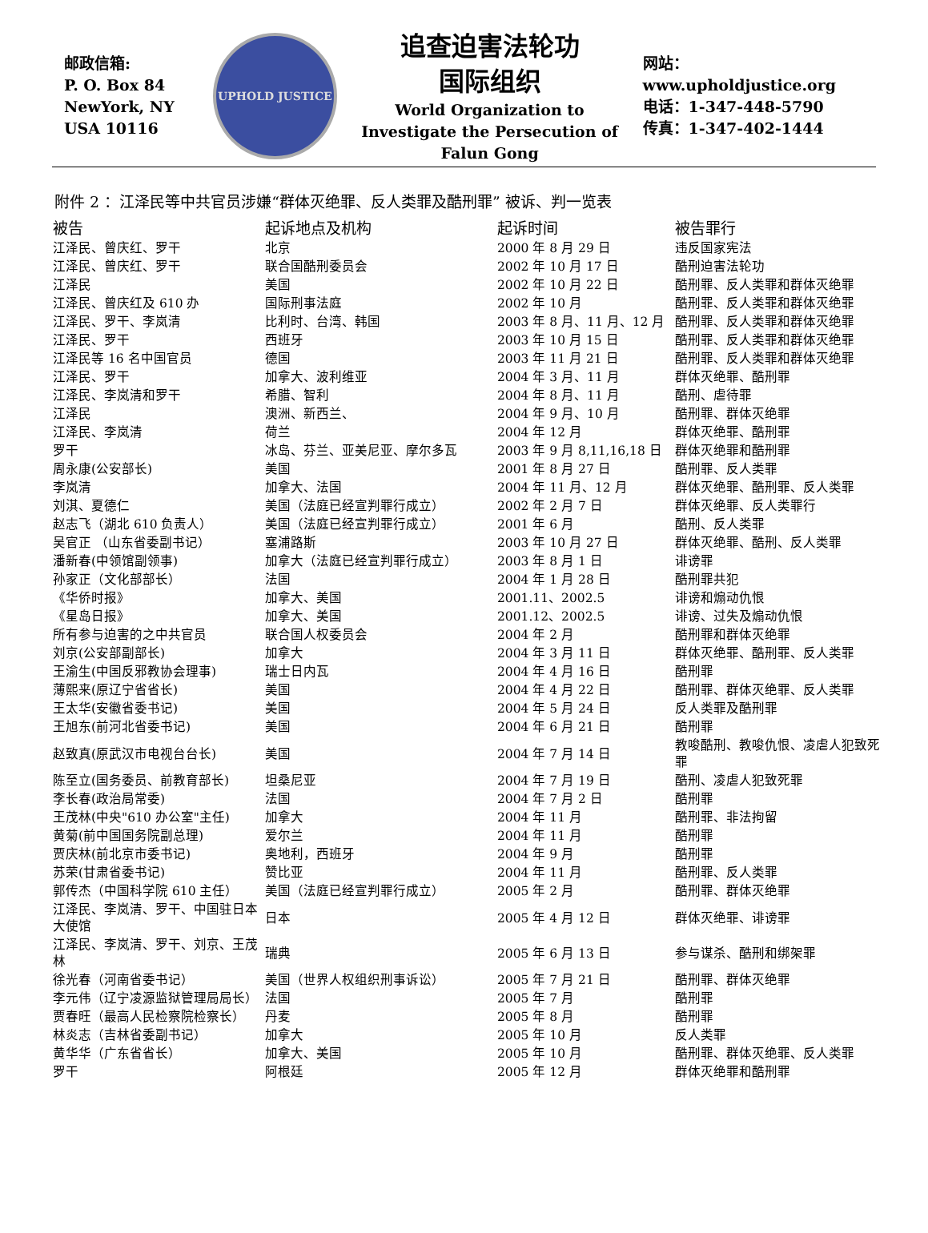邮政信箱:
P. O. Box 84
NewYork, NY
USA 10116
UPHOLD JUSTICE
追查迫害法轮功
国际组织
World Organization to Investigate the Persecution of Falun Gong
网站：www.upholdjustice.org
电话：1-347-448-5790
传真：1-347-402-1444
附件 2 ：江泽民等中共官员涉嫌“群体灭绝罪、反人类罪及酷刑罪” 被诉、判一览表
| 被告 | 起诉地点及机构 | 起诉时间 | 被告罪行 |
| --- | --- | --- | --- |
| 江泽民、曾庆红、罗干 | 北京 | 2000 年 8 月 29 日 | 违反国家宪法 |
| 江泽民、曾庆红、罗干 | 联合国酷刑委员会 | 2002 年 10 月 17 日 | 酷刑迫害法轮功 |
| 江泽民 | 美国 | 2002 年 10 月 22 日 | 酷刑罪、反人类罪和群体灭绝罪 |
| 江泽民、曾庆红及 610 办 | 国际刑事法庭 | 2002 年 10 月 | 酷刑罪、反人类罪和群体灭绝罪 |
| 江泽民、罗干、李岚清 | 比利时、台湾、韩国 | 2003 年 8 月、11 月、12 月 | 酷刑罪、反人类罪和群体灭绝罪 |
| 江泽民、罗干 | 西班牙 | 2003 年 10 月 15 日 | 酷刑罪、反人类罪和群体灭绝罪 |
| 江泽民等 16 名中国官员 | 德国 | 2003 年 11 月 21 日 | 酷刑罪、反人类罪和群体灭绝罪 |
| 江泽民、罗干 | 加拿大、波利维亚 | 2004 年 3 月、11 月 | 群体灭绝罪、酷刑罪 |
| 江泽民、李岚清和罗干 | 希腊、智利 | 2004 年 8 月、11 月 | 酷刑、虐待罪 |
| 江泽民 | 澳洲、新西兰、 | 2004 年 9 月、10 月 | 酷刑罪、群体灭绝罪 |
| 江泽民、李岚清 | 荷兰 | 2004 年 12 月 | 群体灭绝罪、酷刑罪 |
| 罗干 | 冰岛、芬兰、亚美尼亚、摩尔多瓦 | 2003 年 9 月 8,11,16,18 日 | 群体灭绝罪和酷刑罪 |
| 周永康(公安部长) | 美国 | 2001 年 8 月 27 日 | 酷刑罪、反人类罪 |
| 李岚清 | 加拿大、法国 | 2004 年 11 月、12 月 | 群体灭绝罪、酷刑罪、反人类罪 |
| 刘淇、夏德仁 | 美国（法庭已经宣判罪行成立） | 2002 年 2 月 7 日 | 群体灭绝罪、反人类罪行 |
| 赵志飞（湖北 610 负责人） | 美国（法庭已经宣判罪行成立） | 2001 年 6 月 | 酷刑、反人类罪 |
| 吴官正 （山东省委副书记） | 塞浦路斯 | 2003 年 10 月 27 日 | 群体灭绝罪、酷刑、反人类罪 |
| 潘新春(中领馆副领事) | 加拿大（法庭已经宣判罪行成立） | 2003 年 8 月 1 日 | 诽谤罪 |
| 孙家正（文化部部长） | 法国 | 2004 年 1 月 28 日 | 酷刑罪共犯 |
| 《华侨时报》 | 加拿大、美国 | 2001.11、2002.5 | 诽谤和煽动仇恨 |
| 《星岛日报》 | 加拿大、美国 | 2001.12、2002.5 | 诽谤、过失及煽动仇恨 |
| 所有参与迫害的之中共官员 | 联合国人权委员会 | 2004 年 2 月 | 酷刑罪和群体灭绝罪 |
| 刘京(公安部副部长) | 加拿大 | 2004 年 3 月 11 日 | 群体灭绝罪、酷刑罪、反人类罪 |
| 王渝生(中国反邪教协会理事) | 瑞士日内瓦 | 2004 年 4 月 16 日 | 酷刑罪 |
| 薄熙来(原辽宁省省长) | 美国 | 2004 年 4 月 22 日 | 酷刑罪、群体灭绝罪、反人类罪 |
| 王太华(安徽省委书记) | 美国 | 2004 年 5 月 24 日 | 反人类罪及酷刑罪 |
| 王旭东(前河北省委书记) | 美国 | 2004 年 6 月 21 日 | 酷刑罪 |
| 赵致真(原武汉市电视台台长) | 美国 | 2004 年 7 月 14 日 | 教唆酷刑、教唆仇恨、凌虐人犯致死罪 |
| 陈至立(国务委员、前教育部长) | 坦桑尼亚 | 2004 年 7 月 19 日 | 酷刑、凌虐人犯致死罪 |
| 李长春(政治局常委) | 法国 | 2004 年 7 月 2 日 | 酷刑罪 |
| 王茂林(中央"610 办公室"主任) | 加拿大 | 2004 年 11 月 | 酷刑罪、非法拘留 |
| 黄菊(前中国国务院副总理) | 爱尔兰 | 2004 年 11 月 | 酷刑罪 |
| 贾庆林(前北京市委书记) | 奥地利，西班牙 | 2004 年 9 月 | 酷刑罪 |
| 苏荣(甘肃省委书记) | 赞比亚 | 2004 年 11 月 | 酷刑罪、反人类罪 |
| 郭传杰（中国科学院 610 主任） | 美国（法庭已经宣判罪行成立） | 2005 年 2 月 | 酷刑罪、群体灭绝罪 |
| 江泽民、李岚清、罗干、中国驻日本大使馆 | 日本 | 2005 年 4 月 12 日 | 群体灭绝罪、诽谤罪 |
| 江泽民、李岚清、罗干、刘京、王茂林 | 瑞典 | 2005 年 6 月 13 日 | 参与谋杀、酷刑和绑架罪 |
| 徐光春（河南省委书记） | 美国（世界人权组织刑事诉讼） | 2005 年 7 月 21 日 | 酷刑罪、群体灭绝罪 |
| 李元伟（辽宁凌源监狱管理局局长） | 法国 | 2005 年 7 月 | 酷刑罪 |
| 贾春旺（最高人民检察院检察长） | 丹麦 | 2005 年 8 月 | 酷刑罪 |
| 林炎志（吉林省委副书记） | 加拿大 | 2005 年 10 月 | 反人类罪 |
| 黄华华（广东省省长） | 加拿大、美国 | 2005 年 10 月 | 酷刑罪、群体灭绝罪、反人类罪 |
| 罗干 | 阿根廷 | 2005 年 12 月 | 群体灭绝罪和酷刑罪 |